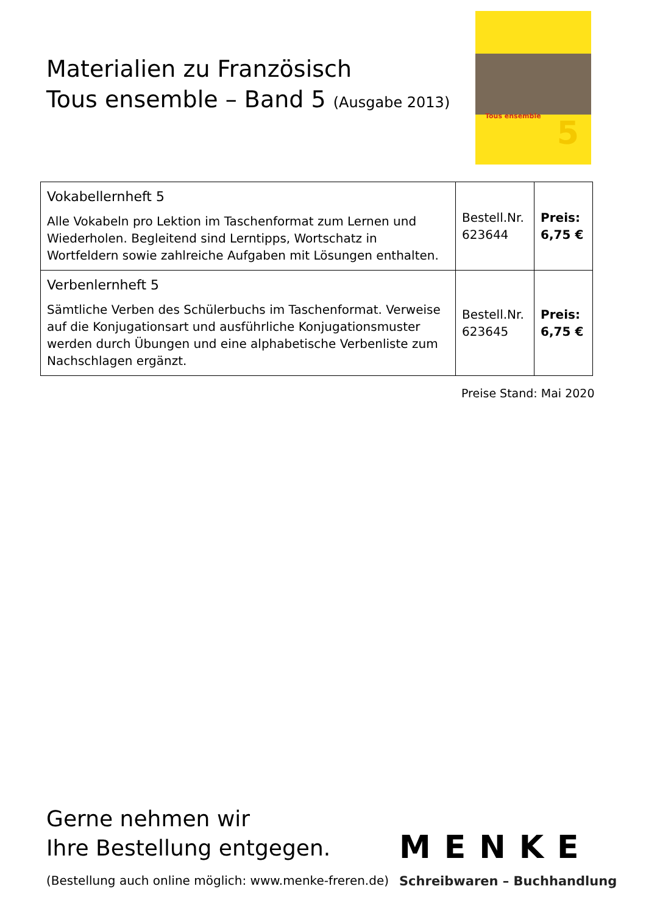Materialien zu Französisch
Tous ensemble – Band 5 (Ausgabe 2013)
Tous ensemble 5
| Vokabellernheft 5 Alle Vokabeln pro Lektion im Taschenformat zum Lernen und Wiederholen. Begleitend sind Lerntipps, Wortschatz in Wortfeldern sowie zahlreiche Aufgaben mit Lösungen enthalten. | Bestell.Nr. 623644 | Preis: 6,75 € |
| Verbenlernheft 5 Sämtliche Verben des Schülerbuchs im Taschenformat. Verweise auf die Konjugationsart und ausführliche Konjugationsmuster werden durch Übungen und eine alphabetische Verbenliste zum Nachschlagen ergänzt. | Bestell.Nr. 623645 | Preis: 6,75 € |
Preise Stand: Mai 2020
Gerne nehmen wir
Ihre Bestellung entgegen.
(Bestellung auch online möglich: www.menke-freren.de)
MENKE
Schreibwaren – Buchhandlung